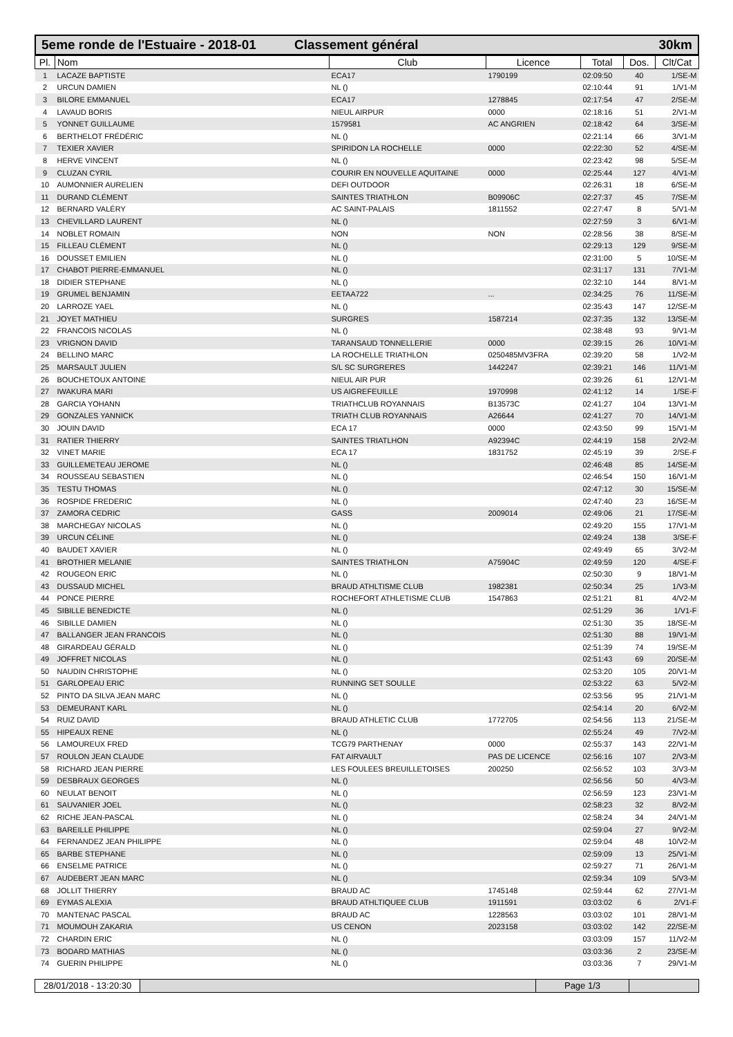5eme ronde de l'Estuaire - 2018-01
Classement général 30km
| Pl. | Nom | Club | Licence | Total | Dos. | Clt/Cat |
| --- | --- | --- | --- | --- | --- | --- |
| 1 | LACAZE BAPTISTE | ECA17 | 1790199 | 02:09:50 | 40 | 1/SE-M |
| 2 | URCUN DAMIEN | NL () | | 02:10:44 | 91 | 1/V1-M |
| 3 | BILORE EMMANUEL | ECA17 | 1278845 | 02:17:54 | 47 | 2/SE-M |
| 4 | LAVAUD BORIS | NIEUL AIRPUR | 0000 | 02:18:16 | 51 | 2/V1-M |
| 5 | YONNET GUILLAUME | 1579581 | AC ANGRIEN | 02:18:42 | 64 | 3/SE-M |
| 6 | BERTHELOT FRÉDÉRIC | NL () | | 02:21:14 | 66 | 3/V1-M |
| 7 | TEXIER XAVIER | SPIRIDON LA ROCHELLE | 0000 | 02:22:30 | 52 | 4/SE-M |
| 8 | HERVE VINCENT | NL () | | 02:23:42 | 98 | 5/SE-M |
| 9 | CLUZAN CYRIL | COURIR EN NOUVELLE AQUITAINE | 0000 | 02:25:44 | 127 | 4/V1-M |
| 10 | AUMONNIER AURELIEN | DEFI OUTDOOR | | 02:26:31 | 18 | 6/SE-M |
| 11 | DURAND CLÉMENT | SAINTES TRIATHLON | B09906C | 02:27:37 | 45 | 7/SE-M |
| 12 | BERNARD VALÉRY | AC SAINT-PALAIS | 1811552 | 02:27:47 | 8 | 5/V1-M |
| 13 | CHEVILLARD LAURENT | NL () | | 02:27:59 | 3 | 6/V1-M |
| 14 | NOBLET ROMAIN | NON | NON | 02:28:56 | 38 | 8/SE-M |
| 15 | FILLEAU CLÉMENT | NL () | | 02:29:13 | 129 | 9/SE-M |
| 16 | DOUSSET EMILIEN | NL () | | 02:31:00 | 5 | 10/SE-M |
| 17 | CHABOT PIERRE-EMMANUEL | NL () | | 02:31:17 | 131 | 7/V1-M |
| 18 | DIDIER STEPHANE | NL () | | 02:32:10 | 144 | 8/V1-M |
| 19 | GRUMEL BENJAMIN | EETAA722 | ... | 02:34:25 | 76 | 11/SE-M |
| 20 | LARROZE YAEL | NL () | | 02:35:43 | 147 | 12/SE-M |
| 21 | JOYET MATHIEU | SURGRES | 1587214 | 02:37:35 | 132 | 13/SE-M |
| 22 | FRANCOIS NICOLAS | NL () | | 02:38:48 | 93 | 9/V1-M |
| 23 | VRIGNON DAVID | TARANSAUD TONNELLERIE | 0000 | 02:39:15 | 26 | 10/V1-M |
| 24 | BELLINO MARC | LA ROCHELLE TRIATHLON | 0250485MV3FRA | 02:39:20 | 58 | 1/V2-M |
| 25 | MARSAULT JULIEN | S/L SC SURGRERES | 1442247 | 02:39:21 | 146 | 11/V1-M |
| 26 | BOUCHETOUX ANTOINE | NIEUL AIR PUR | | 02:39:26 | 61 | 12/V1-M |
| 27 | IWAKURA MARI | US AIGREFEUILLE | 1970998 | 02:41:12 | 14 | 1/SE-F |
| 28 | GARCIA YOHANN | TRIATHCLUB ROYANNAIS | B13573C | 02:41:27 | 104 | 13/V1-M |
| 29 | GONZALES YANNICK | TRIATH CLUB ROYANNAIS | A26644 | 02:41:27 | 70 | 14/V1-M |
| 30 | JOUIN DAVID | ECA 17 | 0000 | 02:43:50 | 99 | 15/V1-M |
| 31 | RATIER THIERRY | SAINTES TRIATLHON | A92394C | 02:44:19 | 158 | 2/V2-M |
| 32 | VINET MARIE | ECA 17 | 1831752 | 02:45:19 | 39 | 2/SE-F |
| 33 | GUILLEMETEAU JEROME | NL () | | 02:46:48 | 85 | 14/SE-M |
| 34 | ROUSSEAU SEBASTIEN | NL () | | 02:46:54 | 150 | 16/V1-M |
| 35 | TESTU THOMAS | NL () | | 02:47:12 | 30 | 15/SE-M |
| 36 | ROSPIDE FREDERIC | NL () | | 02:47:40 | 23 | 16/SE-M |
| 37 | ZAMORA CEDRIC | GASS | 2009014 | 02:49:06 | 21 | 17/SE-M |
| 38 | MARCHEGAY NICOLAS | NL () | | 02:49:20 | 155 | 17/V1-M |
| 39 | URCUN CÉLINE | NL () | | 02:49:24 | 138 | 3/SE-F |
| 40 | BAUDET XAVIER | NL () | | 02:49:49 | 65 | 3/V2-M |
| 41 | BROTHIER MELANIE | SAINTES TRIATHLON | A75904C | 02:49:59 | 120 | 4/SE-F |
| 42 | ROUGEON ERIC | NL () | | 02:50:30 | 9 | 18/V1-M |
| 43 | DUSSAUD MICHEL | BRAUD ATHLTISME CLUB | 1982381 | 02:50:34 | 25 | 1/V3-M |
| 44 | PONCE PIERRE | ROCHEFORT ATHLETISME CLUB | 1547863 | 02:51:21 | 81 | 4/V2-M |
| 45 | SIBILLE BENEDICTE | NL () | | 02:51:29 | 36 | 1/V1-F |
| 46 | SIBILLE DAMIEN | NL () | | 02:51:30 | 35 | 18/SE-M |
| 47 | BALLANGER JEAN FRANCOIS | NL () | | 02:51:30 | 88 | 19/V1-M |
| 48 | GIRARDEAU GÉRALD | NL () | | 02:51:39 | 74 | 19/SE-M |
| 49 | JOFFRET NICOLAS | NL () | | 02:51:43 | 69 | 20/SE-M |
| 50 | NAUDIN CHRISTOPHE | NL () | | 02:53:20 | 105 | 20/V1-M |
| 51 | GARLOPEAU ERIC | RUNNING SET SOULLE | | 02:53:22 | 63 | 5/V2-M |
| 52 | PINTO DA SILVA JEAN MARC | NL () | | 02:53:56 | 95 | 21/V1-M |
| 53 | DEMEURANT KARL | NL () | | 02:54:14 | 20 | 6/V2-M |
| 54 | RUIZ DAVID | BRAUD ATHLETIC CLUB | 1772705 | 02:54:56 | 113 | 21/SE-M |
| 55 | HIPEAUX RENE | NL () | | 02:55:24 | 49 | 7/V2-M |
| 56 | LAMOUREUX FRED | TCG79 PARTHENAY | 0000 | 02:55:37 | 143 | 22/V1-M |
| 57 | ROULON JEAN CLAUDE | FAT AIRVAULT | PAS DE LICENCE | 02:56:16 | 107 | 2/V3-M |
| 58 | RICHARD JEAN PIERRE | LES FOULEES BREUILLETOISES | 200250 | 02:56:52 | 103 | 3/V3-M |
| 59 | DESBRAUX GEORGES | NL () | | 02:56:56 | 50 | 4/V3-M |
| 60 | NEULAT BENOIT | NL () | | 02:56:59 | 123 | 23/V1-M |
| 61 | SAUVANIER JOEL | NL () | | 02:58:23 | 32 | 8/V2-M |
| 62 | RICHE JEAN-PASCAL | NL () | | 02:58:24 | 34 | 24/V1-M |
| 63 | BAREILLE PHILIPPE | NL () | | 02:59:04 | 27 | 9/V2-M |
| 64 | FERNANDEZ JEAN PHILIPPE | NL () | | 02:59:04 | 48 | 10/V2-M |
| 65 | BARBE STEPHANE | NL () | | 02:59:09 | 13 | 25/V1-M |
| 66 | ENSELME PATRICE | NL () | | 02:59:27 | 71 | 26/V1-M |
| 67 | AUDEBERT JEAN MARC | NL () | | 02:59:34 | 109 | 5/V3-M |
| 68 | JOLLIT THIERRY | BRAUD AC | 1745148 | 02:59:44 | 62 | 27/V1-M |
| 69 | EYMAS ALEXIA | BRAUD ATHLTIQUEE CLUB | 1911591 | 03:03:02 | 6 | 2/V1-F |
| 70 | MANTENAC PASCAL | BRAUD AC | 1228563 | 03:03:02 | 101 | 28/V1-M |
| 71 | MOUMOUH ZAKARIA | US CENON | 2023158 | 03:03:02 | 142 | 22/SE-M |
| 72 | CHARDIN ERIC | NL () | | 03:03:09 | 157 | 11/V2-M |
| 73 | BODARD MATHIAS | NL () | | 03:03:36 | 2 | 23/SE-M |
| 74 | GUERIN PHILIPPE | NL () | | 03:03:36 | 7 | 29/V1-M |
28/01/2018 - 13:20:30 Page 1/3